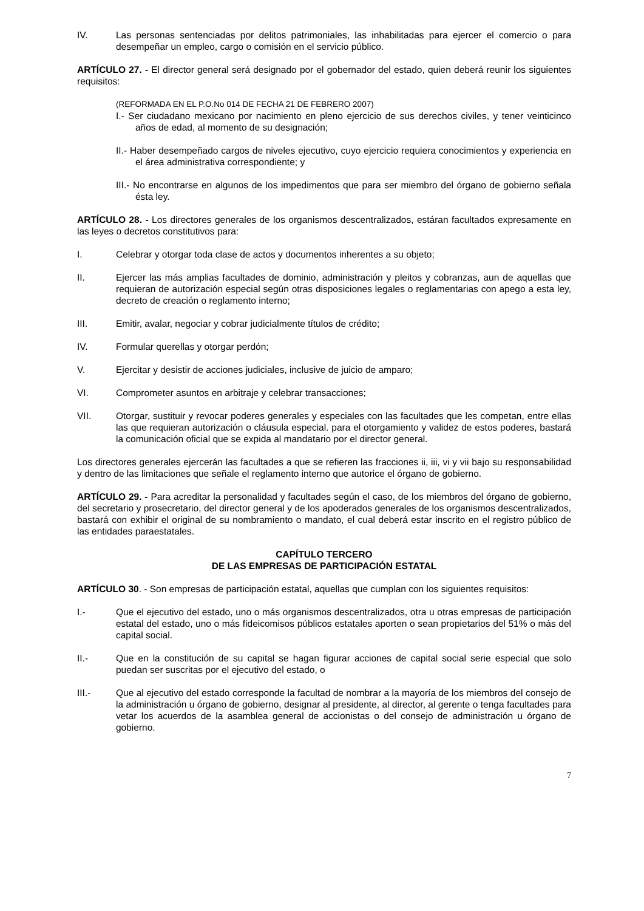IV. Las personas sentenciadas por delitos patrimoniales, las inhabilitadas para ejercer el comercio o para desempeñar un empleo, cargo o comisión en el servicio público.
ARTÍCULO 27. - El director general será designado por el gobernador del estado, quien deberá reunir los siguientes requisitos:
(REFORMADA EN EL P.O.No 014 DE FECHA 21 DE FEBRERO 2007)
I.- Ser ciudadano mexicano por nacimiento en pleno ejercicio de sus derechos civiles, y tener veinticinco años de edad, al momento de su designación;
II.- Haber desempeñado cargos de niveles ejecutivo, cuyo ejercicio requiera conocimientos y experiencia en el área administrativa correspondiente; y
III.- No encontrarse en algunos de los impedimentos que para ser miembro del órgano de gobierno señala ésta ley.
ARTÍCULO 28. - Los directores generales de los organismos descentralizados, estáran facultados expresamente en las leyes o decretos constitutivos para:
I. Celebrar y otorgar toda clase de actos y documentos inherentes a su objeto;
II. Ejercer las más amplias facultades de dominio, administración y pleitos y cobranzas, aun de aquellas que requieran de autorización especial según otras disposiciones legales o reglamentarias con apego a esta ley, decreto de creación o reglamento interno;
III. Emitir, avalar, negociar y cobrar judicialmente títulos de crédito;
IV. Formular querellas y otorgar perdón;
V. Ejercitar y desistir de acciones judiciales, inclusive de juicio de amparo;
VI. Comprometer asuntos en arbitraje y celebrar transacciones;
VII. Otorgar, sustituir y revocar poderes generales y especiales con las facultades que les competan, entre ellas las que requieran autorización o cláusula especial. para el otorgamiento y validez de estos poderes, bastará la comunicación oficial que se expida al mandatario por el director general.
Los directores generales ejercerán las facultades a que se refieren las fracciones ii, iii, vi y vii bajo su responsabilidad y dentro de las limitaciones que señale el reglamento interno que autorice el órgano de gobierno.
ARTÍCULO 29. - Para acreditar la personalidad y facultades según el caso, de los miembros del órgano de gobierno, del secretario y prosecretario, del director general y de los apoderados generales de los organismos descentralizados, bastará con exhibir el original de su nombramiento o mandato, el cual deberá estar inscrito en el registro público de las entidades paraestatales.
CAPÍTULO TERCERO
DE LAS EMPRESAS DE PARTICIPACIÓN ESTATAL
ARTÍCULO 30. - Son empresas de participación estatal, aquellas que cumplan con los siguientes requisitos:
I.- Que el ejecutivo del estado, uno o más organismos descentralizados, otra u otras empresas de participación estatal del estado, uno o más fideicomisos públicos estatales aporten o sean propietarios del 51% o más del capital social.
II.- Que en la constitución de su capital se hagan figurar acciones de capital social serie especial que solo puedan ser suscritas por el ejecutivo del estado, o
III.- Que al ejecutivo del estado corresponde la facultad de nombrar a la mayoría de los miembros del consejo de la administración u órgano de gobierno, designar al presidente, al director, al gerente o tenga facultades para vetar los acuerdos de la asamblea general de accionistas o del consejo de administración u órgano de gobierno.
7